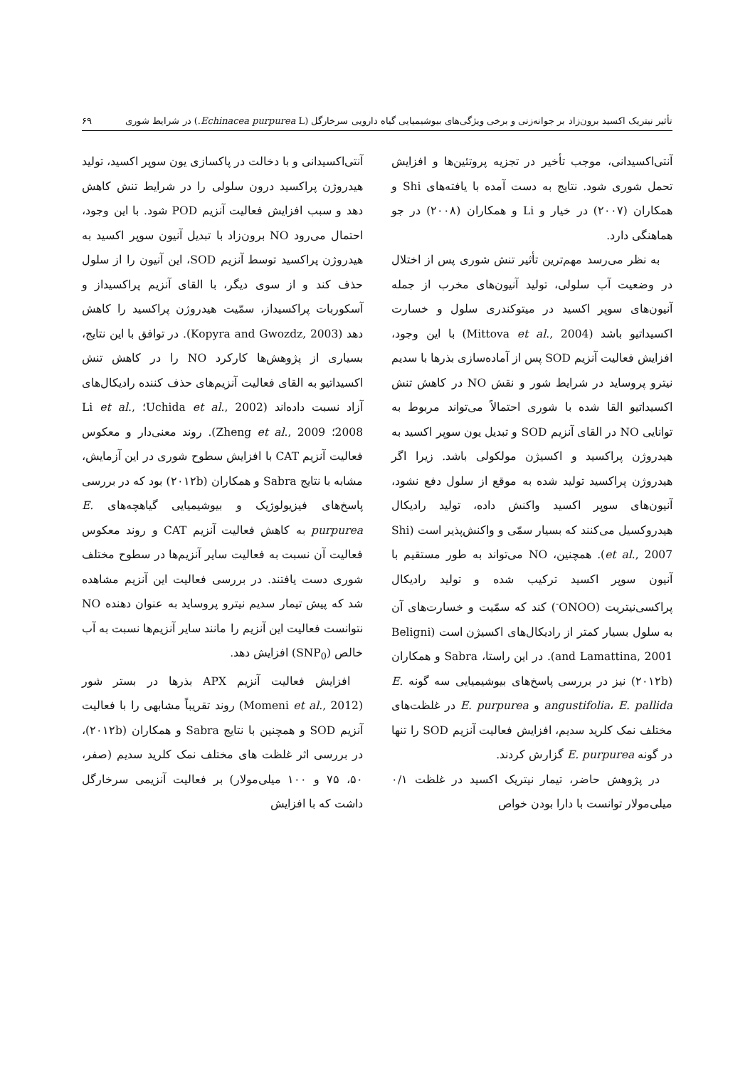تأثیر نیتریک اکسید برون‌زاد بر جوانه‌زنی و برخی ویژگی‌های بیوشیمیایی گیاه دارویی سرخارگل (Echinacea purpurea L.) در شرایط شوری ۶۹
آنتی‌اکسیدانی، موجب تأخیر در تجزیه پروتئین‌ها و افزایش تحمل شوری شود. نتایج به دست آمده با یافته‌های Shi و همکاران (۲۰۰۷) در خیار و Li و همکاران (۲۰۰۸) در جو هماهنگی دارد.
به نظر می‌رسد مهم‌ترین تأثیر تنش شوری پس از اختلال در وضعیت آب سلولی، تولید آنیون‌های مخرب از جمله آنیون‌های سوپر اکسید در میتوکندری سلول و خسارت اکسیداتیو باشد (Mittova et al., 2004) با این وجود، افزایش فعالیت آنزیم SOD پس از آماده‌سازی بذرها با سدیم نیترو پروساید در شرایط شور و نقش NO در کاهش تنش اکسیداتیو القا شده با شوری احتمالاً می‌تواند مربوط به توانایی NO در القای آنزیم SOD و تبدیل یون سوپر اکسید به هیدروژن پراکسید و اکسیژن مولکولی باشد. زیرا اگر هیدروژن پراکسید تولید شده به موقع از سلول دفع نشود، آنیون‌های سوپر اکسید واکنش داده، تولید رادیکال هیدروکسیل می‌کنند که بسیار سمّی و واکنش‌پذیر است (Shi et al., 2007). همچنین، NO می‌تواند به طور مستقیم با آنیون سوپر اکسید ترکیب شده و تولید رادیکال پراکسی‌نیتریت (ONOO<sup>-</sup>) کند که سمّیت و خسارت‌های آن به سلول بسیار کمتر از رادیکال‌های اکسیژن است (Beligni and Lamattina, 2001). در این راستا، Sabra و همکاران (۲۰۱۲b) نیز در بررسی پاسخ‌های بیوشیمیایی سه گونه E. angustifolia، E. pallida و E. purpurea در غلظت‌های مختلف نمک کلرید سدیم، افزایش فعالیت آنزیم SOD را تنها در گونه E. purpurea گزارش کردند.
در پژوهش حاضر، تیمار نیتریک اکسید در غلظت ۰/۱ میلی‌مولار توانست با دارا بودن خواص
آنتی‌اکسیدانی و با دخالت در پاکسازی یون سوپر اکسید، تولید هیدروژن پراکسید درون سلولی را در شرایط تنش کاهش دهد و سبب افزایش فعالیت آنزیم POD شود. با این وجود، احتمال می‌رود NO برون‌زاد با تبدیل آنیون سوپر اکسید به هیدروژن پراکسید توسط آنزیم SOD، این آنیون را از سلول حذف کند و از سوی دیگر، با القای آنزیم پراکسیداز و آسکوربات پراکسیداز، سمّیت هیدروژن پراکسید را کاهش دهد (Kopyra and Gwozdz, 2003). در توافق با این نتایج، بسیاری از پژوهش‌ها کارکرد NO را در کاهش تنش اکسیداتیو به القای فعالیت آنزیم‌های حذف کننده رادیکال‌های آزاد نسبت داده‌اند (Uchida et al., 2002؛ Li et al., 2008؛ Zheng et al., 2009). روند معنی‌دار و معکوس فعالیت آنزیم CAT با افزایش سطوح شوری در این آزمایش، مشابه با نتایج Sabra و همکاران (۲۰۱۲b) بود که در بررسی پاسخ‌های فیزیولوژیک و بیوشیمیایی گیاهچه‌های E. purpurea به کاهش فعالیت آنزیم CAT و روند معکوس فعالیت آن نسبت به فعالیت سایر آنزیم‌ها در سطوح مختلف شوری دست یافتند. در بررسی فعالیت این آنزیم مشاهده شد که پیش تیمار سدیم نیترو پروساید به عنوان دهنده NO نتوانست فعالیت این آنزیم را مانند سایر آنزیم‌ها نسبت به آب خالص (SNP<sub>0</sub>) افزایش دهد.
افزایش فعالیت آنزیم APX بذرها در بستر شور (Momeni et al., 2012) روند تقریباً مشابهی را با فعالیت آنزیم SOD و همچنین با نتایج Sabra و همکاران (۲۰۱۲b)، در بررسی اثر غلظت های مختلف نمک کلرید سدیم (صفر، ۵۰، ۷۵ و ۱۰۰ میلی‌مولار) بر فعالیت آنزیمی سرخارگل داشت که با افزایش